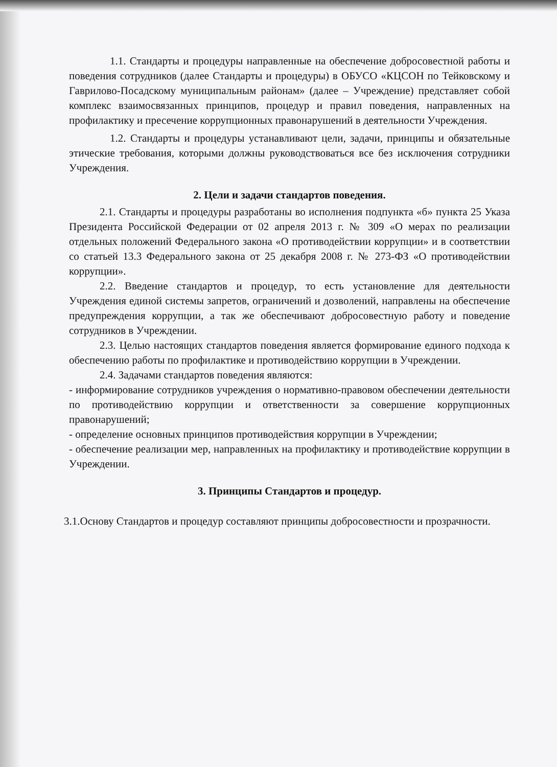1.1. Стандарты и процедуры направленные на обеспечение добросовестной работы и поведения сотрудников (далее Стандарты и процедуры) в ОБУСО «КЦСОН по Тейковскому и Гаврилово-Посадскому муниципальным районам» (далее – Учреждение) представляет собой комплекс взаимосвязанных принципов, процедур и правил поведения, направленных на профилактику и пресечение коррупционных правонарушений в деятельности Учреждения.
1.2. Стандарты и процедуры устанавливают цели, задачи, принципы и обязательные этические требования, которыми должны руководствоваться все без исключения сотрудники Учреждения.
2. Цели и задачи стандартов поведения.
2.1. Стандарты и процедуры разработаны во исполнения подпункта «б» пункта 25 Указа Президента Российской Федерации от 02 апреля 2013 г. № 309 «О мерах по реализации отдельных положений Федерального закона «О противодействии коррупции» и в соответствии со статьей 13.3 Федерального закона от 25 декабря 2008 г. № 273-ФЗ «О противодействии коррупции».
2.2. Введение стандартов и процедур, то есть установление для деятельности Учреждения единой системы запретов, ограничений и дозволений, направлены на обеспечение предупреждения коррупции, а так же обеспечивают добросовестную работу и поведение сотрудников в Учреждении.
2.3. Целью настоящих стандартов поведения является формирование единого подхода к обеспечению работы по профилактике и противодействию коррупции в Учреждении.
2.4. Задачами стандартов поведения являются:
- информирование сотрудников учреждения о нормативно-правовом обеспечении деятельности по противодействию коррупции и ответственности за совершение коррупционных правонарушений;
- определение основных принципов противодействия коррупции в Учреждении;
- обеспечение реализации мер, направленных на профилактику и противодействие коррупции в Учреждении.
3. Принципы Стандартов и процедур.
3.1.Основу Стандартов и процедур составляют принципы добросовестности и прозрачности.